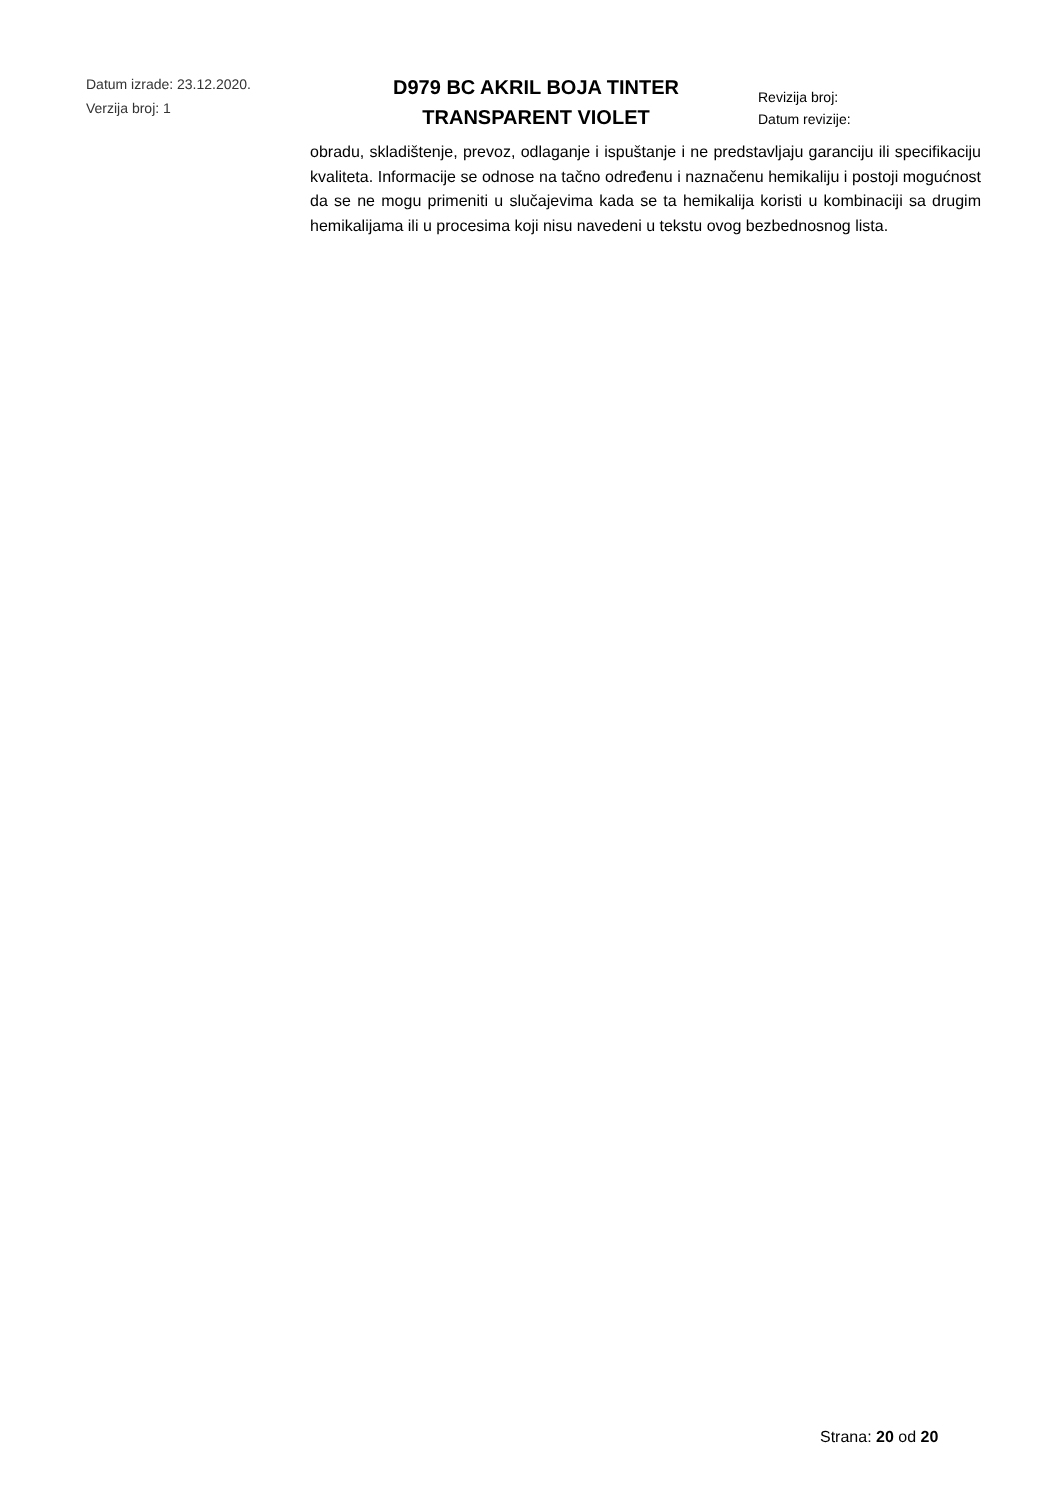Datum izrade: 23.12.2020.
Verzija broj: 1
D979 BC AKRIL BOJA TINTER
TRANSPARENT VIOLET
Revizija broj:
Datum revizije:
obradu, skladištenje, prevoz, odlaganje i ispuštanje i ne predstavljaju garanciju ili specifikaciju kvaliteta. Informacije se odnose na tačno određenu i naznačenu hemikaliju i postoji mogućnost da se ne mogu primeniti u slučajevima kada se ta hemikalija koristi u kombinaciji sa drugim hemikalijama ili u procesima koji nisu navedeni u tekstu ovog bezbednosnog lista.
Strana: 20 od 20